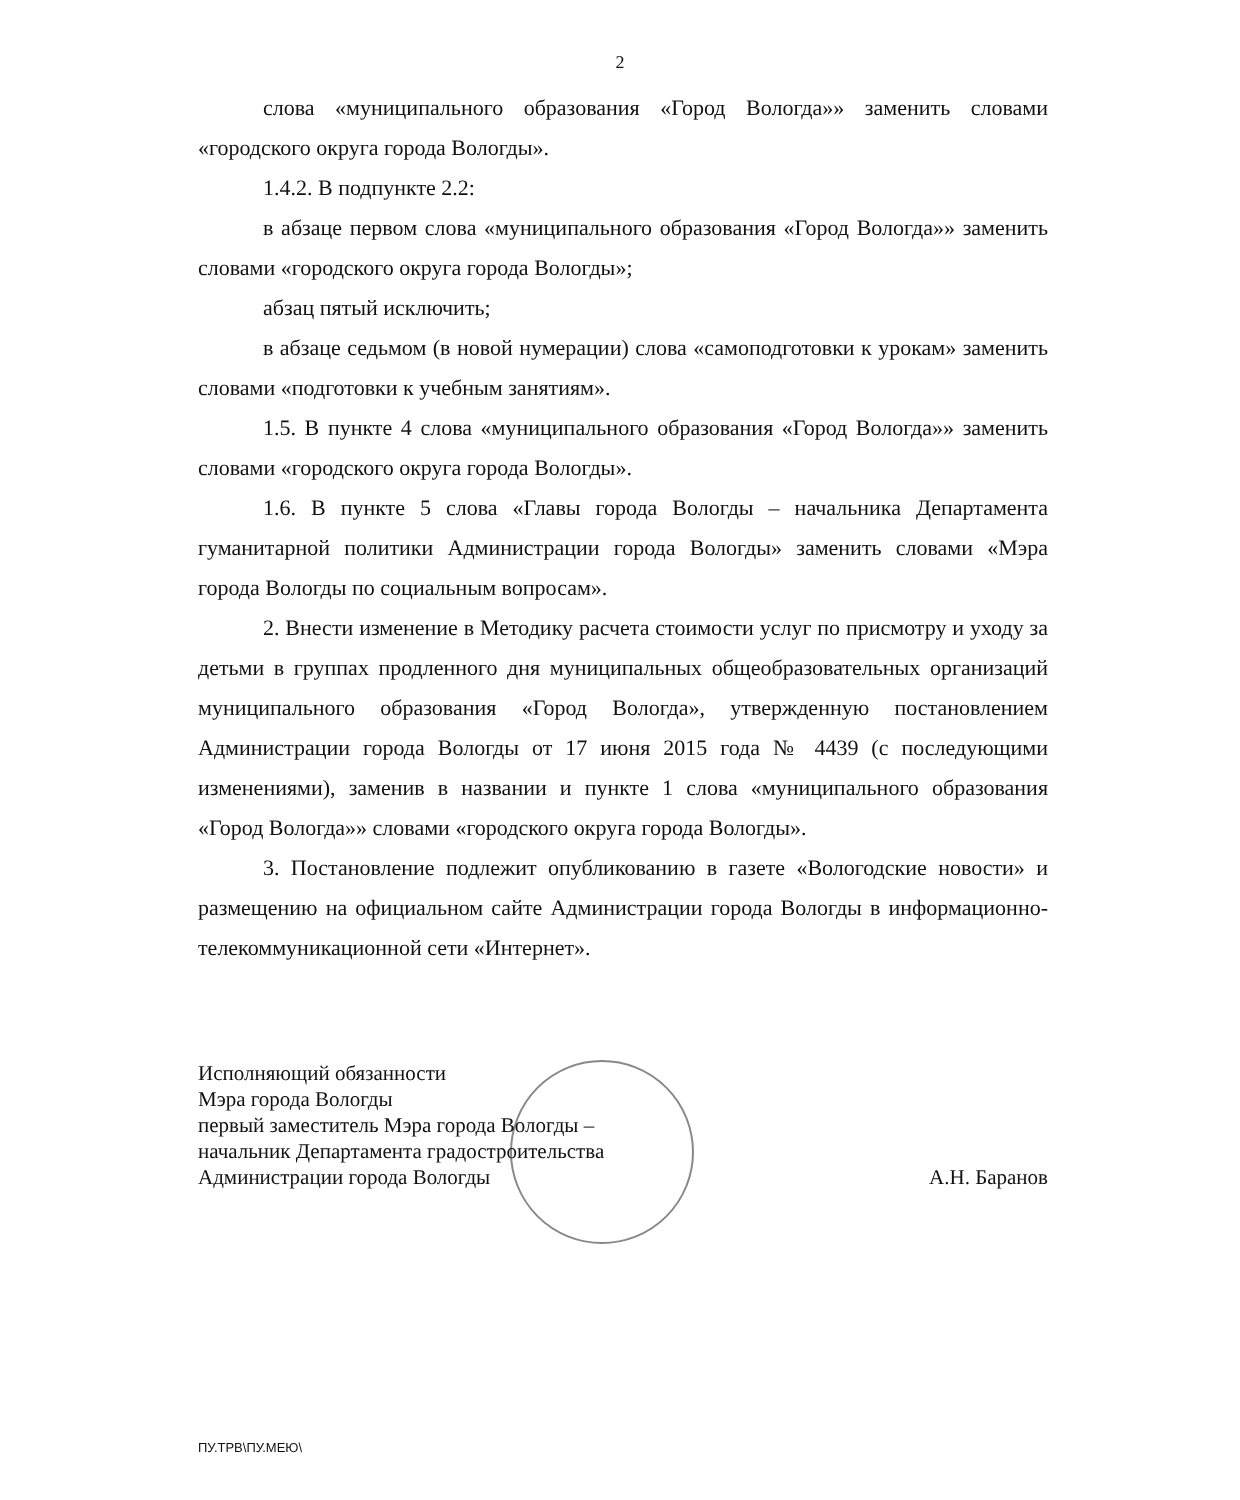2
слова «муниципального образования «Город Вологда»» заменить словами «городского округа города Вологды».
1.4.2. В подпункте 2.2:
в абзаце первом слова «муниципального образования «Город Вологда»» заменить словами «городского округа города Вологды»;
абзац пятый исключить;
в абзаце седьмом (в новой нумерации) слова «самоподготовки к урокам» заменить словами «подготовки к учебным занятиям».
1.5. В пункте 4 слова «муниципального образования «Город Вологда»» заменить словами «городского округа города Вологды».
1.6. В пункте 5 слова «Главы города Вологды – начальника Департамента гуманитарной политики Администрации города Вологды» заменить словами «Мэра города Вологды по социальным вопросам».
2. Внести изменение в Методику расчета стоимости услуг по присмотру и уходу за детьми в группах продленного дня муниципальных общеобразовательных организаций муниципального образования «Город Вологда», утвержденную постановлением Администрации города Вологды от 17 июня 2015 года № 4439 (с последующими изменениями), заменив в названии и пункте 1 слова «муниципального образования «Город Вологда»» словами «городского округа города Вологды».
3. Постановление подлежит опубликованию в газете «Вологодские новости» и размещению на официальном сайте Администрации города Вологды в информационно-телекоммуникационной сети «Интернет».
Исполняющий обязанности
Мэра города Вологды
первый заместитель Мэра города Вологды –
начальник Департамента градостроительства
Администрации города Вологды
А.Н. Баранов
ПУ.ТРВ\ПУ.МЕЮ\